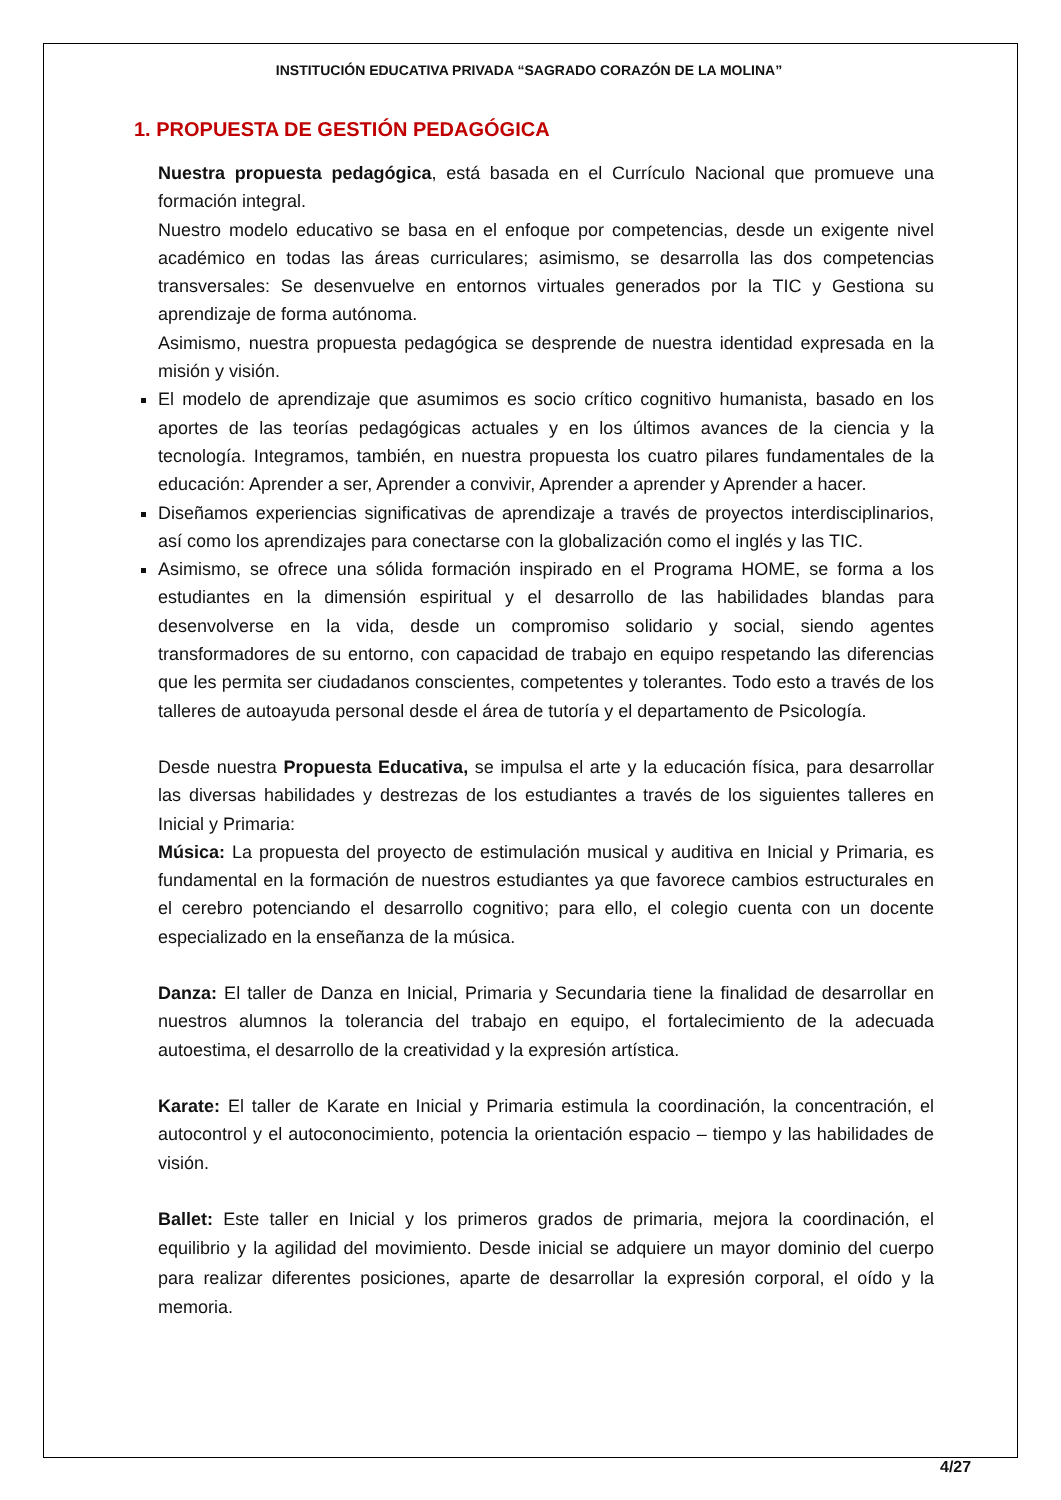INSTITUCIÓN EDUCATIVA PRIVADA “SAGRADO CORAZÓN DE LA MOLINA”
1. PROPUESTA DE GESTIÓN PEDAGÓGICA
Nuestra propuesta pedagógica, está basada en el Currículo Nacional que promueve una formación integral.
Nuestro modelo educativo se basa en el enfoque por competencias, desde un exigente nivel académico en todas las áreas curriculares; asimismo, se desarrolla las dos competencias transversales: Se desenvuelve en entornos virtuales generados por la TIC y Gestiona su aprendizaje de forma autónoma.
Asimismo, nuestra propuesta pedagógica se desprende de nuestra identidad expresada en la misión y visión.
El modelo de aprendizaje que asumimos es socio crítico cognitivo humanista, basado en los aportes de las teorías pedagógicas actuales y en los últimos avances de la ciencia y la tecnología. Integramos, también, en nuestra propuesta los cuatro pilares fundamentales de la educación: Aprender a ser, Aprender a convivir, Aprender a aprender y Aprender a hacer.
Diseñamos experiencias significativas de aprendizaje a través de proyectos interdisciplinarios, así como los aprendizajes para conectarse con la globalización como el inglés y las TIC.
Asimismo, se ofrece una sólida formación inspirado en el Programa HOME, se forma a los estudiantes en la dimensión espiritual y el desarrollo de las habilidades blandas para desenvolverse en la vida, desde un compromiso solidario y social, siendo agentes transformadores de su entorno, con capacidad de trabajo en equipo respetando las diferencias que les permita ser ciudadanos conscientes, competentes y tolerantes. Todo esto a través de los talleres de autoayuda personal desde el área de tutoría y el departamento de Psicología.
Desde nuestra Propuesta Educativa, se impulsa el arte y la educación física, para desarrollar las diversas habilidades y destrezas de los estudiantes a través de los siguientes talleres en Inicial y Primaria:
Música: La propuesta del proyecto de estimulación musical y auditiva en Inicial y Primaria, es fundamental en la formación de nuestros estudiantes ya que favorece cambios estructurales en el cerebro potenciando el desarrollo cognitivo; para ello, el colegio cuenta con un docente especializado en la enseñanza de la música.
Danza: El taller de Danza en Inicial, Primaria y Secundaria tiene la finalidad de desarrollar en nuestros alumnos la tolerancia del trabajo en equipo, el fortalecimiento de la adecuada autoestima, el desarrollo de la creatividad y la expresión artística.
Karate: El taller de Karate en Inicial y Primaria estimula la coordinación, la concentración, el autocontrol y el autoconocimiento, potencia la orientación espacio – tiempo y las habilidades de visión.
Ballet: Este taller en Inicial y los primeros grados de primaria, mejora la coordinación, el equilibrio y la agilidad del movimiento. Desde inicial se adquiere un mayor dominio del cuerpo para realizar diferentes posiciones, aparte de desarrollar la expresión corporal, el oído y la memoria.
4/27